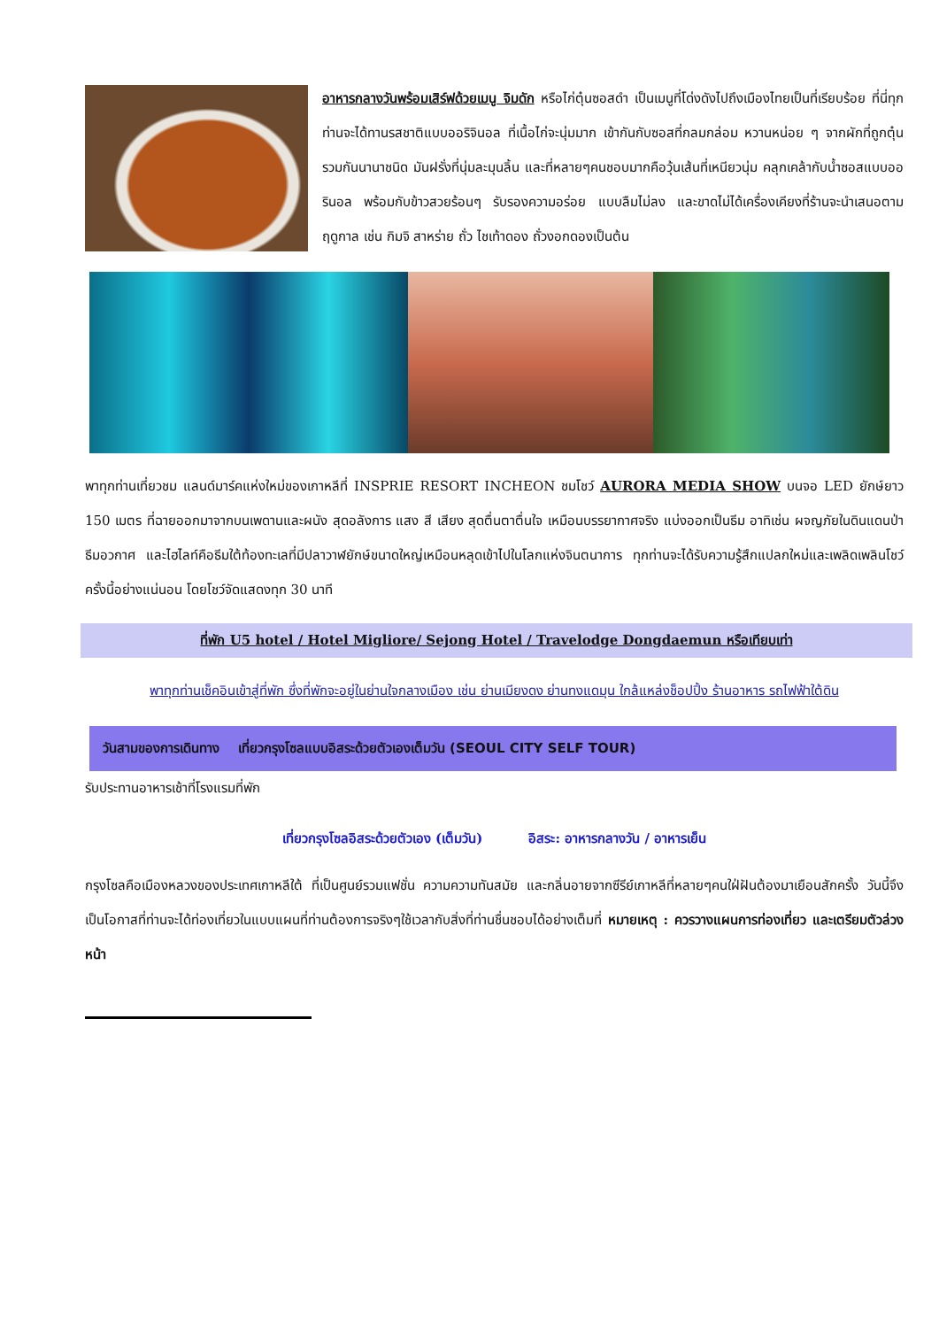อาหารกลางวันพร้อมเสิร์ฟด้วยเมนู จิมดัก หรือไก่ตุ๋นซอสดำ เป็นเมนูที่โด่งดังไปถึงเมืองไทยเป็นที่เรียบร้อย ที่นี่ทุกท่านจะได้ทานรสชาติแบบออริจินอล ที่เนื้อไก่จะนุ่มมาก เข้ากันกับซอสที่กลมกล่อม หวานหน่อย ๆ จากผักที่ถูกตุ๋นรวมกันนานาชนิด มันฝรั่งที่นุ่มละมุนลิ้น และที่หลายๆคนชอบมากคือวุ้นเส้นที่เหนียวนุ่ม คลุกเคล้ากับน้ำซอสแบบออรินอล พร้อมกับข้าวสวยร้อนๆ รับรองความอร่อย แบบลืมไม่ลง และขาดไม่ได้เครื่องเคียงที่ร้านจะนำเสนอตามฤดูกาล เช่น กิมจิ สาหร่าย ถั่ว ไชเท้าดอง ถั่วงอกดองเป็นต้น
พาทุกท่านเที่ยวชม แลนด์มาร์คแห่งใหม่ของเกาหลีที่ INSPRIE RESORT INCHEON ชมโชว์ AURORA MEDIA SHOW บนจอ LED ยักษ์ยาว 150 เมตร ที่ฉายออกมาจากบนเพดานและผนัง สุดอลังการ แสง สี เสียง สุดตื่นตาตื่นใจ เหมือนบรรยากาศจริง แบ่งออกเป็นธีม อาทิเช่น ผจญภัยในดินแดนป่า ธีมอวกาศ และไฮไลท์คือธีมใต้ท้องทะเลที่มีปลาวาฬยักษ์ขนาดใหญ่เหมือนหลุดเข้าไปในโลกแห่งจินตนาการ ทุกท่านจะได้รับความรู้สึกแปลกใหม่และเพลิดเพลินโชว์ครั้งนี้อย่างแน่นอน โดยโชว์จัดแสดงทุก 30 นาที
ที่พัก U5 hotel / Hotel Migliore/ Sejong Hotel / Travelodge Dongdaemun หรือเทียบเท่า
พาทุกท่านเช็คอินเข้าสู่ที่พัก ซึ่งที่พักจะอยู่ในย่านใจกลางเมือง เช่น ย่านเมียงดง ย่านทงแดมุน ใกล้แหล่งช็อปปิ้ง ร้านอาหาร รถไฟฟ้าใต้ดิน
วันสามของการเดินทาง เที่ยวกรุงโซลแบบอิสระด้วยตัวเองเต็มวัน (SEOUL CITY SELF TOUR)
รับประทานอาหารเช้าที่โรงแรมที่พัก
เที่ยวกรุงโซลอิสระด้วยตัวเอง (เต็มวัน) อิสระ: อาหารกลางวัน / อาหารเย็น
กรุงโซลคือเมืองหลวงของประเทศเกาหลีใต้ ที่เป็นศูนย์รวมแฟชั่น ความความทันสมัย และกลิ่นอายจากซีรีย์เกาหลีที่หลายๆคนใฝ่ฝันต้องมาเยือนสักครั้ง วันนี้จึงเป็นโอกาสที่ท่านจะได้ท่องเที่ยวในแบบแผนที่ท่านต้องการจริงๆใช้เวลากับสิ่งที่ท่านชื่นชอบได้อย่างเต็มที่ หมายเหตุ : ควรวางแผนการท่องเที่ยว และเตรียมตัวล่วงหน้า